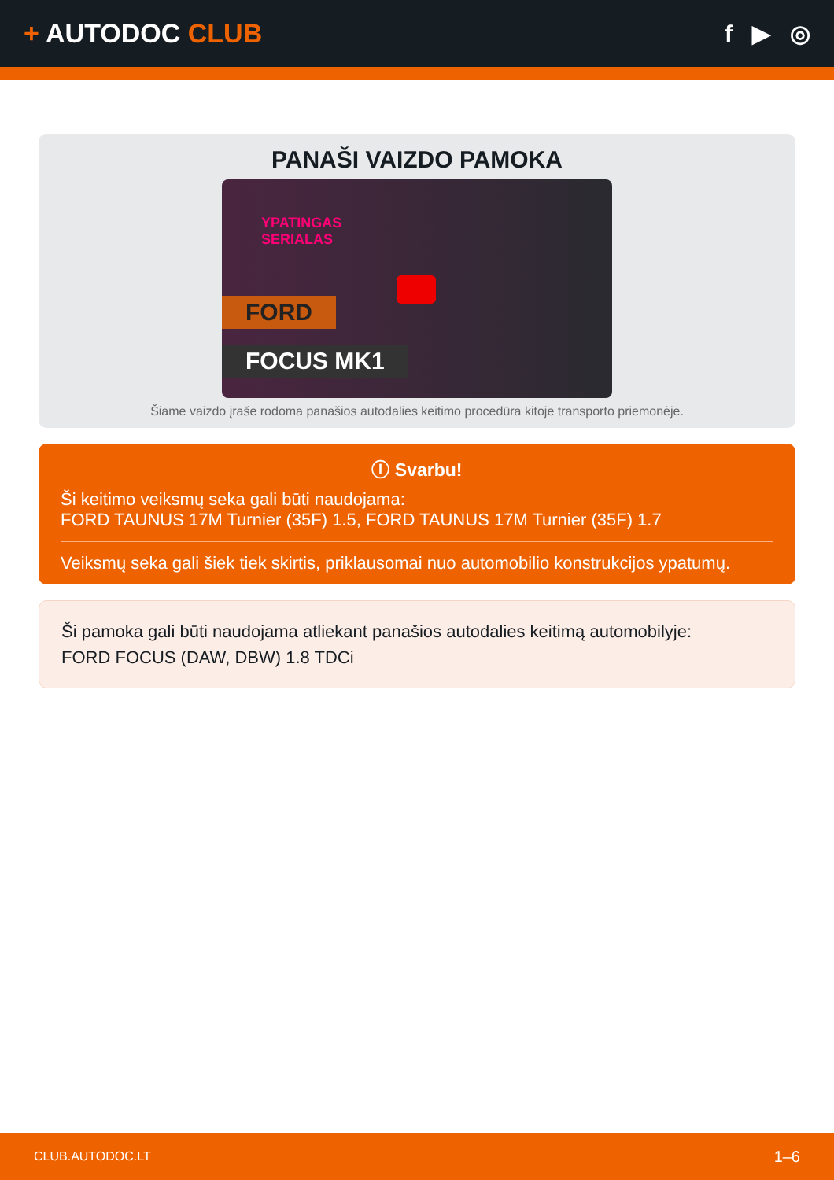+ AUTODOC CLUB f ▶ ◎
PANAŠI VAIZDO PAMOKA
YPATINGAS
SERIALAS
FORD
FOCUS MK1
Šiame vaizdo įraše rodoma panašios autodalies keitimo procedūra kitoje transporto priemonėje.
ⓘ Svarbu!
Ši keitimo veiksmų seka gali būti naudojama:
FORD TAUNUS 17M Turnier (35F) 1.5, FORD TAUNUS 17M Turnier (35F) 1.7
Veiksmų seka gali šiek tiek skirtis, priklausomai nuo automobilio konstrukcijos ypatumų.
Ši pamoka gali būti naudojama atliekant panašios autodalies keitimą automobilyje:
FORD FOCUS (DAW, DBW) 1.8 TDCi
CLUB.AUTODOC.LT 1–6